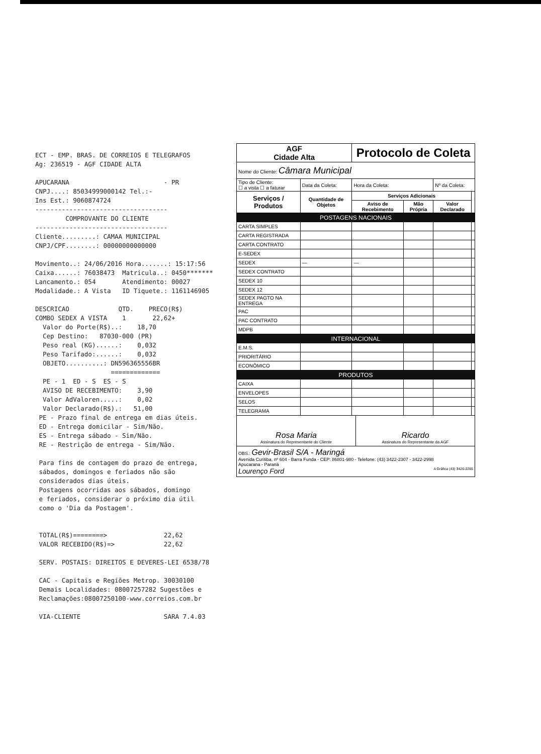ECT - EMP. BRAS. DE CORREIOS E TELEGRAFOS Ag: 236519 - AGF CIDADE ALTA APUCARANA - PR CNPJ....: 85034999000142 Tel.:- Ins Est.: 9060874724 ----------------------------------- COMPROVANTE DO CLIENTE ----------------------------------- Cliente.........: CAMAA MUNICIPAL CNPJ/CPF........: 00000000000000 Movimento..: 24/06/2016 Hora.......: 15:17:56 Caixa......: 76038473 Matricula..: 0450******* Lancamento.: 054 Atendimento: 00027 Modalidade.: A Vista ID Tiquete.: 1161146905 DESCRICAO QTD. PRECO(R$) COMBO SEDEX A VISTA 1 22,62+ Valor do Porte(R$)..: 18,70 Cep Destino: 87030-000 (PR) Peso real (KG)......: 0,032 Peso Tarifado:......: 0,032 OBJETO..........: DN596365556BR ============= PE - 1 ED - S ES - S AVISO DE RECEBIMENTO: 3,90 Valor AdValoren.....: 0,02 Valor Declarado(R$).: 51,00 PE - Prazo final de entrega em dias úteis. ED - Entrega domicilar - Sim/Não. ES - Entrega sábado - Sim/Não. RE - Restrição de entrega - Sim/Não. Para fins de contagem do prazo de entrega, sábados, domingos e feriados não são considerados dias úteis. Postagens ocorridas aos sábados, domingo e feriados, considerar o próximo dia útil como o 'Dia da Postagem'. TOTAL(R$)========> 22,62 VALOR RECEBIDO(R$)=> 22,62 SERV. POSTAIS: DIREITOS E DEVERES-LEI 6538/78 CAC - Capitais e Regiões Metrop. 30030100 Demais Localidades: 08007257282 Sugestões e Reclamações:08007250100-www.correios.com.br VIA-CLIENTE SARA 7.4.03
| AGF Cidade Alta | | Protocolo de Coleta | | | |
| Nome do Cliente: Câmara Municipal | | | | | |
| Tipo de Cliente: ☐ a vista ☐ a faturar | Data da Coleta: | Hora da Coleta: | | Nº da Coleta: | |
| Serviços / Produtos | Quantidade de Objetos | Serviços Adicionais | | | |
| | | Aviso de Recebimento | Mão Própria | Valor Declarado | |
| POSTAGENS NACIONAIS | | | | | |
| CARTA SIMPLES | | | | | |
| CARTA REGISTRADA | | | | | |
| CARTA CONTRATO | | | | | |
| E-SEDEX | | | | | |
| SEDEX | — | — | | | |
| SEDEX CONTRATO | | | | | |
| SEDEX 10 | | | | | |
| SEDEX 12 | | | | | |
| SEDEX PAGTO NA ENTREGA | | | | | |
| PAC | | | | | |
| PAC CONTRATO | | | | | |
| MDPB | | | | | |
| INTERNACIONAL | | | | | |
| E.M.S. | | | | | |
| PRIORITÁRIO | | | | | |
| ECONÔMICO | | | | | |
| PRODUTOS | | | | | |
| CAIXA | | | | | |
| ENVELOPES | | | | | |
| SELOS | | | | | |
| TELEGRAMA | | | | | |
Rosa Maria
Assinatura do Representante do Cliente
Ricardo
Assinatura do Representante da AGF
OBS.: Gevir-Brasil S/A - Maringá
Avenida Curitiba, nº 604 - Barra Funda - CEP: 86801-980 - Telefone: (43) 3422-2307 - 3422-2998
Apucarana - Paraná
Lourenço Ford A Gráfica (43) 3426-2265